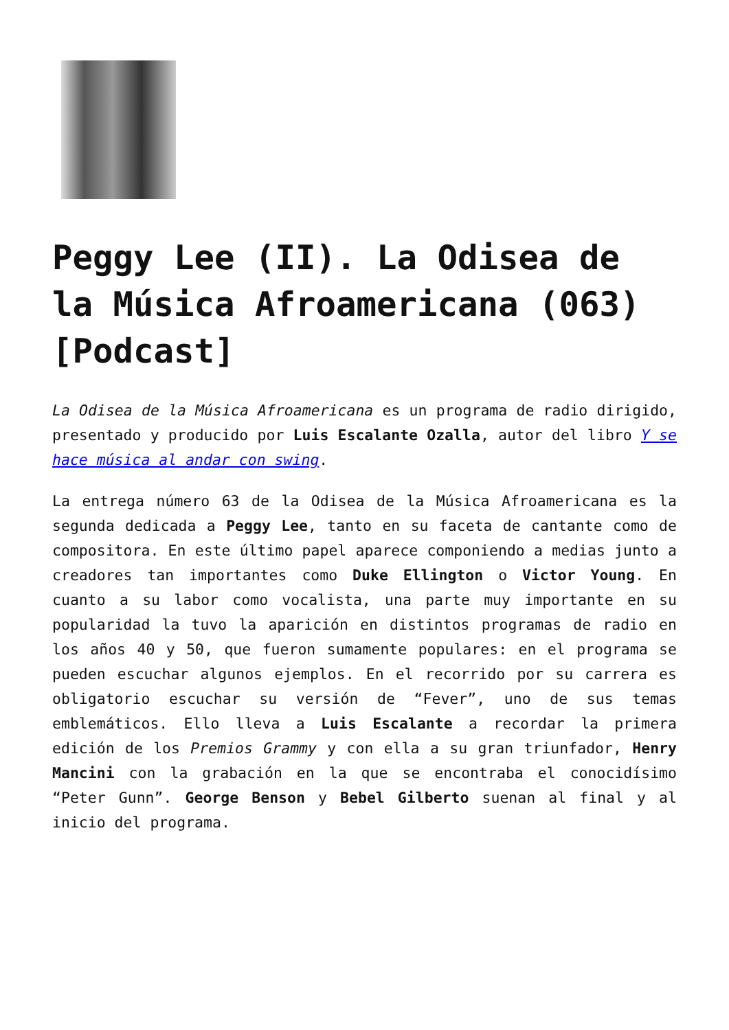Peggy Lee (II). La Odisea de la Música Afroamericana (063) [Podcast]
La Odisea de la Música Afroamericana es un programa de radio dirigido, presentado y producido por Luis Escalante Ozalla, autor del libro Y se hace música al andar con swing.
La entrega número 63 de la Odisea de la Música Afroamericana es la segunda dedicada a Peggy Lee, tanto en su faceta de cantante como de compositora. En este último papel aparece componiendo a medias junto a creadores tan importantes como Duke Ellington o Victor Young. En cuanto a su labor como vocalista, una parte muy importante en su popularidad la tuvo la aparición en distintos programas de radio en los años 40 y 50, que fueron sumamente populares: en el programa se pueden escuchar algunos ejemplos. En el recorrido por su carrera es obligatorio escuchar su versión de “Fever”, uno de sus temas emblemáticos. Ello lleva a Luis Escalante a recordar la primera edición de los Premios Grammy y con ella a su gran triunfador, Henry Mancini con la grabación en la que se encontraba el conocidísimo “Peter Gunn”. George Benson y Bebel Gilberto suenan al final y al inicio del programa.